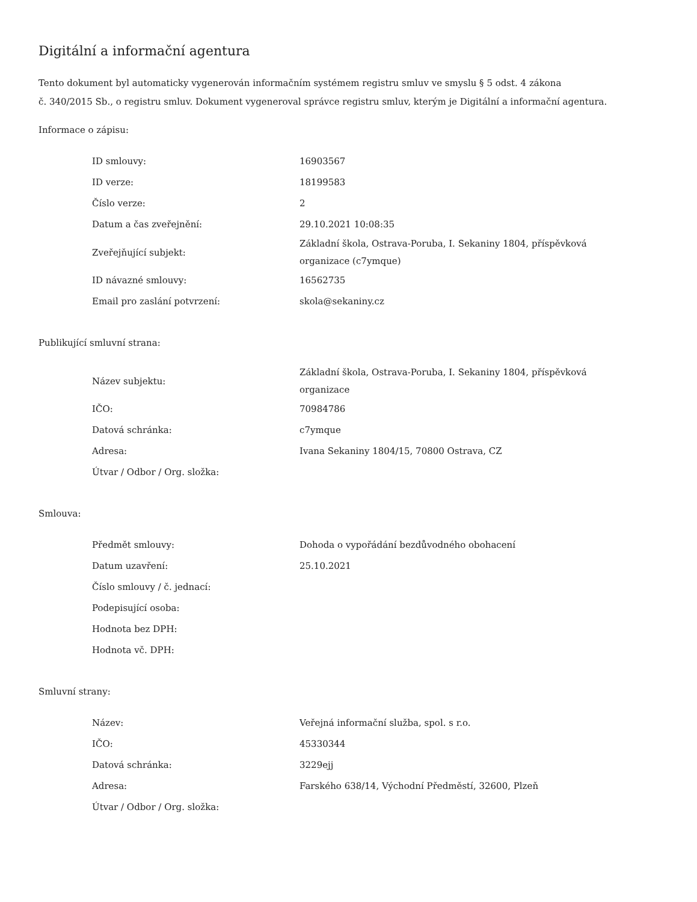Digitální a informační agentura
Tento dokument byl automaticky vygenerován informačním systémem registru smluv ve smyslu § 5 odst. 4 zákona
č. 340/2015 Sb., o registru smluv. Dokument vygeneroval správce registru smluv, kterým je Digitální a informační agentura.
Informace o zápisu:
| ID smlouvy: | 16903567 |
| ID verze: | 18199583 |
| Číslo verze: | 2 |
| Datum a čas zveřejnění: | 29.10.2021 10:08:35 |
| Zveřejňující subjekt: | Základní škola, Ostrava-Poruba, I. Sekaniny 1804, příspěvková organizace (c7ymque) |
| ID návazné smlouvy: | 16562735 |
| Email pro zaslání potvrzení: | skola@sekaniny.cz |
Publikující smluvní strana:
| Název subjektu: | Základní škola, Ostrava-Poruba, I. Sekaniny 1804, příspěvková organizace |
| IČO: | 70984786 |
| Datová schránka: | c7ymque |
| Adresa: | Ivana Sekaniny 1804/15, 70800 Ostrava, CZ |
| Útvar / Odbor / Org. složka: | |
Smlouva:
| Předmět smlouvy: | Dohoda o vypořádání bezdůvodného obohacení |
| Datum uzavření: | 25.10.2021 |
| Číslo smlouvy / č. jednací: | |
| Podepisující osoba: | |
| Hodnota bez DPH: | |
| Hodnota vč. DPH: | |
Smluvní strany:
| Název: | Veřejná informační služba, spol. s r.o. |
| IČO: | 45330344 |
| Datová schránka: | 3229ejj |
| Adresa: | Farského 638/14, Východní Předměstí, 32600, Plzeň |
| Útvar / Odbor / Org. složka: | |